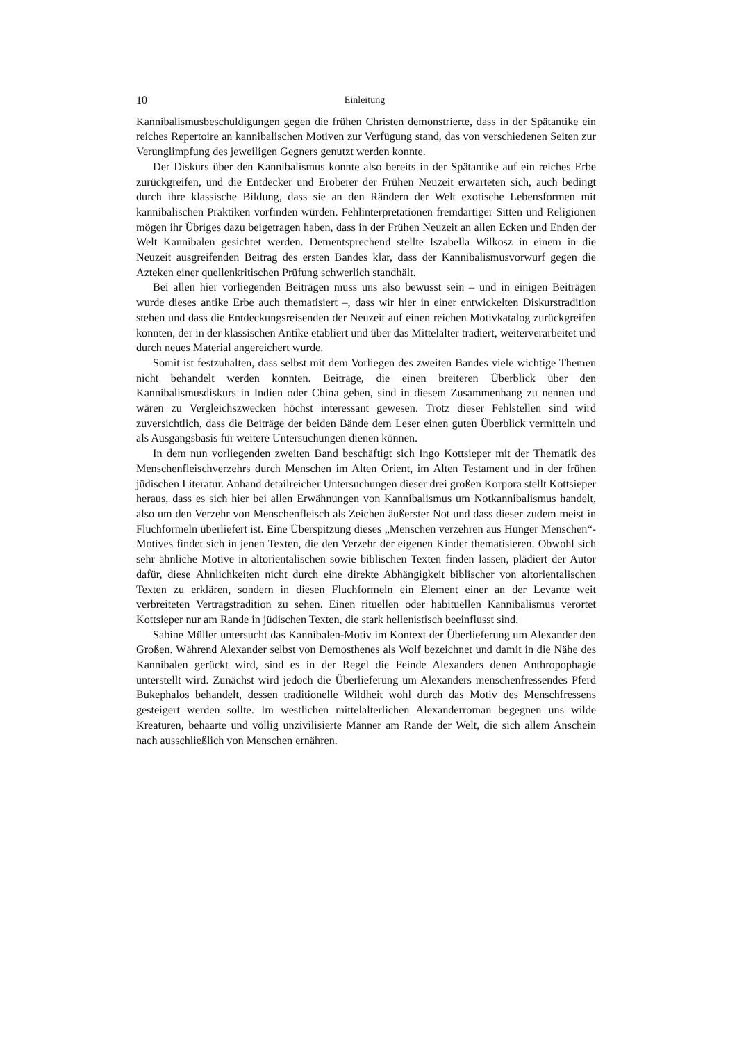10 Einleitung
Kannibalismusbeschuldigungen gegen die frühen Christen demonstrierte, dass in der Spätantike ein reiches Repertoire an kannibalischen Motiven zur Verfügung stand, das von verschiedenen Seiten zur Verunglimpfung des jeweiligen Gegners genutzt werden konnte.
Der Diskurs über den Kannibalismus konnte also bereits in der Spätantike auf ein reiches Erbe zurückgreifen, und die Entdecker und Eroberer der Frühen Neuzeit erwarteten sich, auch bedingt durch ihre klassische Bildung, dass sie an den Rändern der Welt exotische Lebensformen mit kannibalischen Praktiken vorfinden würden. Fehlinterpretationen fremdartiger Sitten und Religionen mögen ihr Übriges dazu beigetragen haben, dass in der Frühen Neuzeit an allen Ecken und Enden der Welt Kannibalen gesichtet werden. Dementsprechend stellte Iszabella Wilkosz in einem in die Neuzeit ausgreifenden Beitrag des ersten Bandes klar, dass der Kannibalismusvorwurf gegen die Azteken einer quellenkritischen Prüfung schwerlich standhält.
Bei allen hier vorliegenden Beiträgen muss uns also bewusst sein – und in einigen Beiträgen wurde dieses antike Erbe auch thematisiert –, dass wir hier in einer entwickelten Diskurstradition stehen und dass die Entdeckungsreisenden der Neuzeit auf einen reichen Motivkatalog zurückgreifen konnten, der in der klassischen Antike etabliert und über das Mittelalter tradiert, weiterverarbeitet und durch neues Material angereichert wurde.
Somit ist festzuhalten, dass selbst mit dem Vorliegen des zweiten Bandes viele wichtige Themen nicht behandelt werden konnten. Beiträge, die einen breiteren Überblick über den Kannibalismusdiskurs in Indien oder China geben, sind in diesem Zusammenhang zu nennen und wären zu Vergleichszwecken höchst interessant gewesen. Trotz dieser Fehlstellen sind wird zuversichtlich, dass die Beiträge der beiden Bände dem Leser einen guten Überblick vermitteln und als Ausgangsbasis für weitere Untersuchungen dienen können.
In dem nun vorliegenden zweiten Band beschäftigt sich Ingo Kottsieper mit der Thematik des Menschenfleischverzehrs durch Menschen im Alten Orient, im Alten Testament und in der frühen jüdischen Literatur. Anhand detailreicher Untersuchungen dieser drei großen Korpora stellt Kottsieper heraus, dass es sich hier bei allen Erwähnungen von Kannibalismus um Notkannibalismus handelt, also um den Verzehr von Menschenfleisch als Zeichen äußerster Not und dass dieser zudem meist in Fluchformeln überliefert ist. Eine Überspitzung dieses „Menschen verzehren aus Hunger Menschen“-Motives findet sich in jenen Texten, die den Verzehr der eigenen Kinder thematisieren. Obwohl sich sehr ähnliche Motive in altorientalischen sowie biblischen Texten finden lassen, plädiert der Autor dafür, diese Ähnlichkeiten nicht durch eine direkte Abhängigkeit biblischer von altorientalischen Texten zu erklären, sondern in diesen Fluchformeln ein Element einer an der Levante weit verbreiteten Vertragstradition zu sehen. Einen rituellen oder habituellen Kannibalismus verortet Kottsieper nur am Rande in jüdischen Texten, die stark hellenistisch beeinflusst sind.
Sabine Müller untersucht das Kannibalen-Motiv im Kontext der Überlieferung um Alexander den Großen. Während Alexander selbst von Demosthenes als Wolf bezeichnet und damit in die Nähe des Kannibalen gerückt wird, sind es in der Regel die Feinde Alexanders denen Anthropophagie unterstellt wird. Zunächst wird jedoch die Überlieferung um Alexanders menschenfressendes Pferd Bukephalos behandelt, dessen traditionelle Wildheit wohl durch das Motiv des Menschfressens gesteigert werden sollte. Im westlichen mittelalterlichen Alexanderroman begegnen uns wilde Kreaturen, behaarte und völlig unzivilisierte Männer am Rande der Welt, die sich allem Anschein nach ausschließlich von Menschen ernähren.